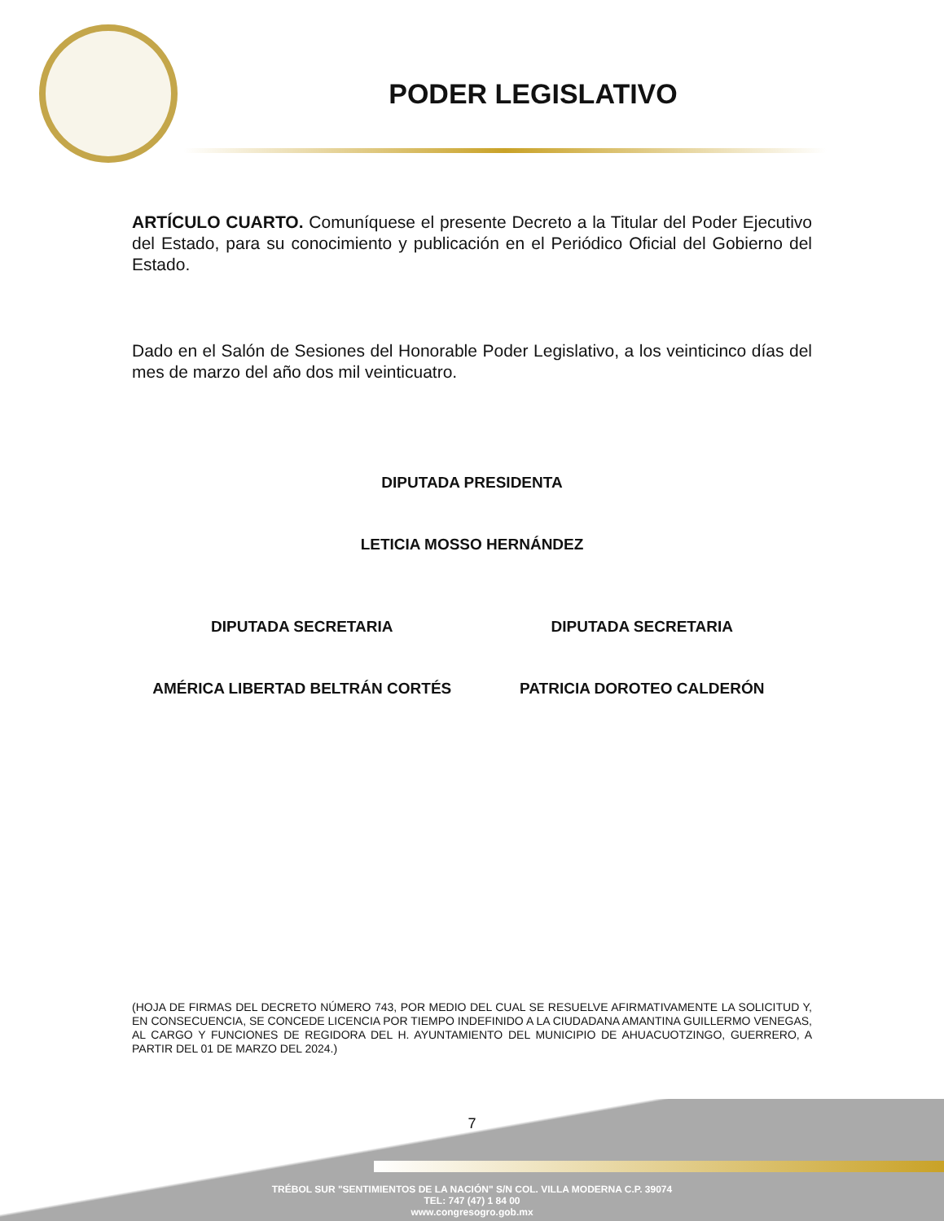PODER LEGISLATIVO
ARTÍCULO CUARTO. Comuníquese el presente Decreto a la Titular del Poder Ejecutivo del Estado, para su conocimiento y publicación en el Periódico Oficial del Gobierno del Estado.
Dado en el Salón de Sesiones del Honorable Poder Legislativo, a los veinticinco días del mes de marzo del año dos mil veinticuatro.
DIPUTADA PRESIDENTA
LETICIA MOSSO HERNÁNDEZ
DIPUTADA SECRETARIA DIPUTADA SECRETARIA
AMÉRICA LIBERTAD BELTRÁN CORTÉS
PATRICIA DOROTEO CALDERÓN
(HOJA DE FIRMAS DEL DECRETO NÚMERO 743, POR MEDIO DEL CUAL SE RESUELVE AFIRMATIVAMENTE LA SOLICITUD Y, EN CONSECUENCIA, SE CONCEDE LICENCIA POR TIEMPO INDEFINIDO A LA CIUDADANA AMANTINA GUILLERMO VENEGAS, AL CARGO Y FUNCIONES DE REGIDORA DEL H. AYUNTAMIENTO DEL MUNICIPIO DE AHUACUOTZINGO, GUERRERO, A PARTIR DEL 01 DE MARZO DEL 2024.)
7
TRÉBOL SUR "SENTIMIENTOS DE LA NACIÓN" S/N COL. VILLA MODERNA C.P. 39074
TEL: 747 (47) 1 84 00
www.congresogro.gob.mx